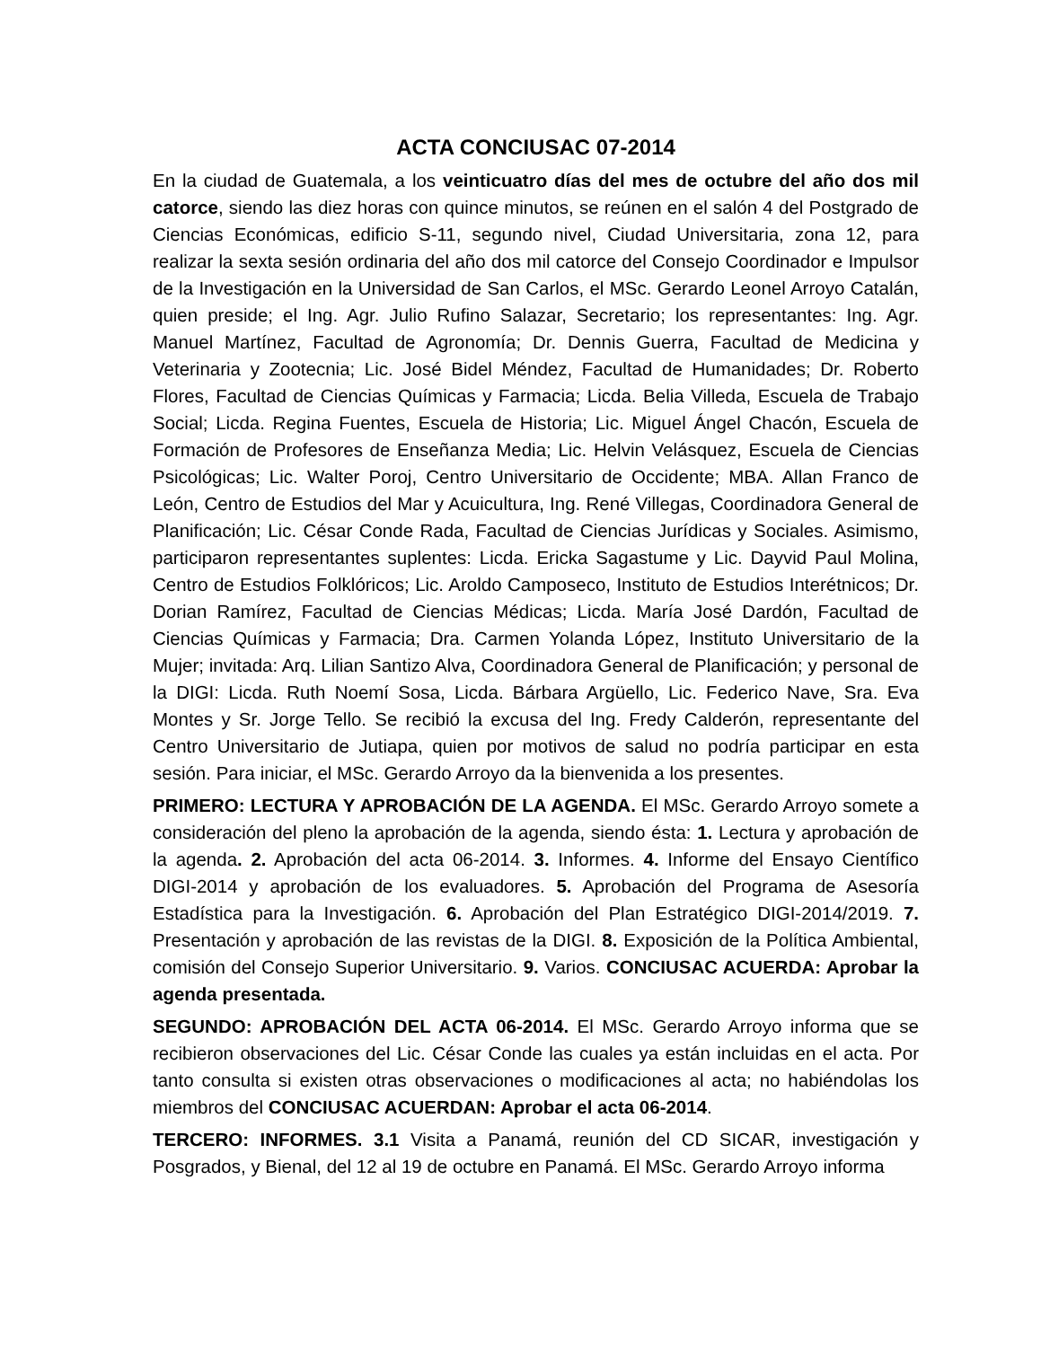ACTA CONCIUSAC 07-2014
En la ciudad de Guatemala, a los veinticuatro días del mes de octubre del año dos mil catorce, siendo las diez horas con quince minutos, se reúnen en el salón 4 del Postgrado de Ciencias Económicas, edificio S-11, segundo nivel, Ciudad Universitaria, zona 12, para realizar la sexta sesión ordinaria del año dos mil catorce del Consejo Coordinador e Impulsor de la Investigación en la Universidad de San Carlos, el MSc. Gerardo Leonel Arroyo Catalán, quien preside; el Ing. Agr. Julio Rufino Salazar, Secretario; los representantes: Ing. Agr. Manuel Martínez, Facultad de Agronomía; Dr. Dennis Guerra, Facultad de Medicina y Veterinaria y Zootecnia; Lic. José Bidel Méndez, Facultad de Humanidades; Dr. Roberto Flores, Facultad de Ciencias Químicas y Farmacia; Licda. Belia Villeda, Escuela de Trabajo Social; Licda. Regina Fuentes, Escuela de Historia; Lic. Miguel Ángel Chacón, Escuela de Formación de Profesores de Enseñanza Media; Lic. Helvin Velásquez, Escuela de Ciencias Psicológicas; Lic. Walter Poroj, Centro Universitario de Occidente; MBA. Allan Franco de León, Centro de Estudios del Mar y Acuicultura, Ing. René Villegas, Coordinadora General de Planificación; Lic. César Conde Rada, Facultad de Ciencias Jurídicas y Sociales. Asimismo, participaron representantes suplentes: Licda. Ericka Sagastume y Lic. Dayvid Paul Molina, Centro de Estudios Folklóricos; Lic. Aroldo Camposeco, Instituto de Estudios Interétnicos; Dr. Dorian Ramírez, Facultad de Ciencias Médicas; Licda. María José Dardón, Facultad de Ciencias Químicas y Farmacia; Dra. Carmen Yolanda López, Instituto Universitario de la Mujer; invitada: Arq. Lilian Santizo Alva, Coordinadora General de Planificación; y personal de la DIGI: Licda. Ruth Noemí Sosa, Licda. Bárbara Argüello, Lic. Federico Nave, Sra. Eva Montes y Sr. Jorge Tello. Se recibió la excusa del Ing. Fredy Calderón, representante del Centro Universitario de Jutiapa, quien por motivos de salud no podría participar en esta sesión. Para iniciar, el MSc. Gerardo Arroyo da la bienvenida a los presentes.
PRIMERO: LECTURA Y APROBACIÓN DE LA AGENDA. El MSc. Gerardo Arroyo somete a consideración del pleno la aprobación de la agenda, siendo ésta: 1. Lectura y aprobación de la agenda. 2. Aprobación del acta 06-2014. 3. Informes. 4. Informe del Ensayo Científico DIGI-2014 y aprobación de los evaluadores. 5. Aprobación del Programa de Asesoría Estadística para la Investigación. 6. Aprobación del Plan Estratégico DIGI-2014/2019. 7. Presentación y aprobación de las revistas de la DIGI. 8. Exposición de la Política Ambiental, comisión del Consejo Superior Universitario. 9. Varios. CONCIUSAC ACUERDA: Aprobar la agenda presentada.
SEGUNDO: APROBACIÓN DEL ACTA 06-2014. El MSc. Gerardo Arroyo informa que se recibieron observaciones del Lic. César Conde las cuales ya están incluidas en el acta. Por tanto consulta si existen otras observaciones o modificaciones al acta; no habiéndolas los miembros del CONCIUSAC ACUERDAN: Aprobar el acta 06-2014.
TERCERO: INFORMES. 3.1 Visita a Panamá, reunión del CD SICAR, investigación y Posgrados, y Bienal, del 12 al 19 de octubre en Panamá. El MSc. Gerardo Arroyo informa